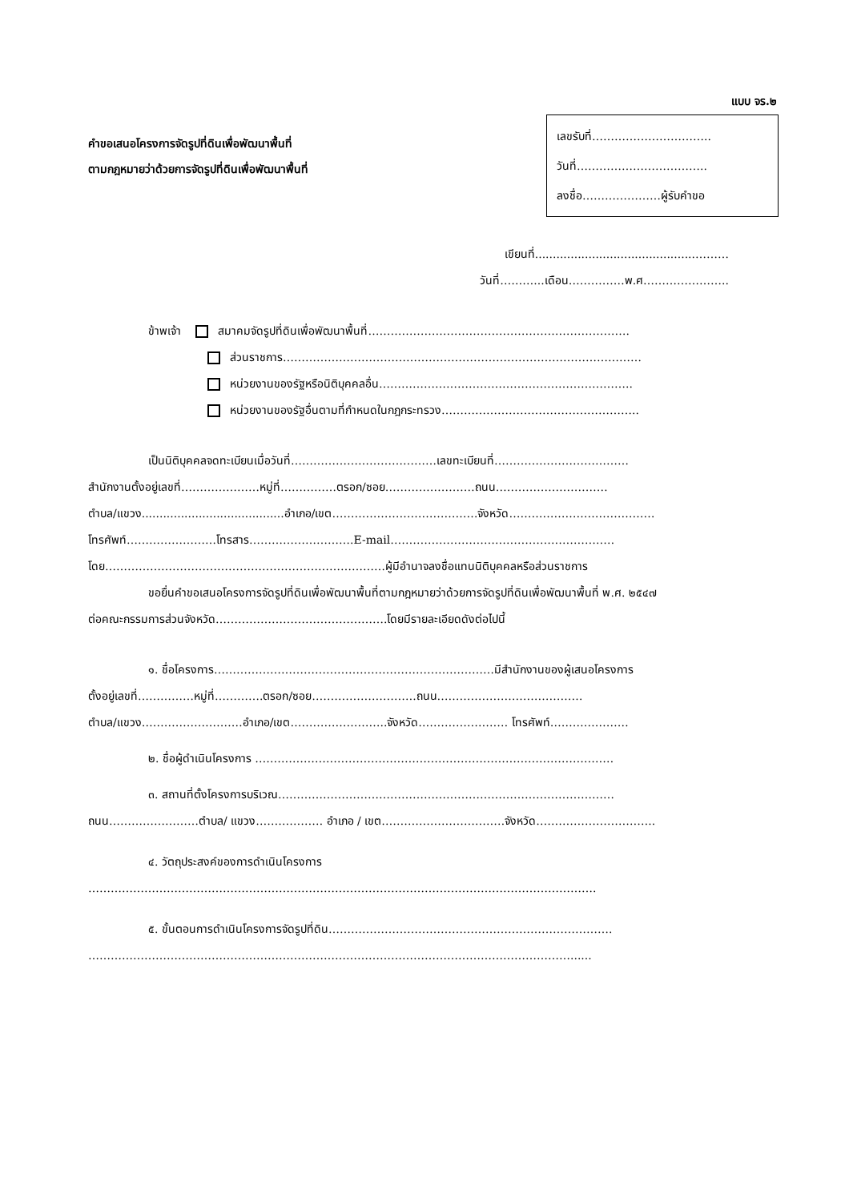แบบ จร.๒
คำขอเสนอโครงการจัดรูปที่ดินเพื่อพัฒนาพื้นที่
ตามกฎหมายว่าด้วยการจัดรูปที่ดินเพื่อพัฒนาพื้นที่
เลขรับที่…………………………..
วันที่……………………………..
ลงชื่อ…………………ผู้รับคำขอ
เขียนที่.............................................………
วันที่………...เดือน……………พ.ศ…………………..
ข้าพเจ้า สมาคมจัดรูปที่ดินเพื่อพัฒนาพื้นที่…………………………………………………………….
ส่วนราชการ……………………………………………………………………………………
หน่วยงานของรัฐหรือนิติบุคคลอื่น…………………………………………………………..
หน่วยงานของรัฐอื่นตามที่กำหนดในกฎกระทรวง……………………………………………..
เป็นนิติบุคคลจดทะเบียนเมื่อวันที่…………………………………เลขทะเบียนที่………………………………
สำนักงานตั้งอยู่เลขที่…………………หมู่ที่……………ตรอก/ซอย……………………ถนน…………………………
ตำบล/แขวง........................................อำเภอ/เขต…………………………………จังหวัด…………………………………
โทรศัพท์……………………โทรสาร……………………….E-mail……………………………………………………
โดย…………………………………………………………………ผู้มีอำนาจลงชื่อแทนนิติบุคคลหรือส่วนราชการ
ขอยื่นคำขอเสนอโครงการจัดรูปที่ดินเพื่อพัฒนาพื้นที่ตามกฎหมายว่าด้วยการจัดรูปที่ดินเพื่อพัฒนาพื้นที่ พ.ศ. ๒๕๔๗
ต่อคณะกรรมการส่วนจังหวัด……………………………………….โดยมีรายละเอียดดังต่อไปนี้
๑. ชื่อโครงการ…………………………………………………………………มีสำนักงานของผู้เสนอโครงการ
ตั้งอยู่เลขที่……………หมู่ที่………….ตรอก/ซอย……………………….ถนน…………………………………
ตำบล/แขวง………………………อำเภอ/เขต……………………..จังหวัด…………………… โทรศัพท์…………………
๒. ชื่อผู้ดำเนินโครงการ ……………………………………………………………………………………
๓. สถานที่ตั้งโครงการบริเวณ………………………………………………………………………………
ถนน……………………ตำบล/ แขวง……………… อำเภอ / เขต……………………………จังหวัด…………………………..
๔. วัตถุประสงค์ของการดำเนินโครงการ
……………………………………………………………………………………………………………………….
๕. ขั้นตอนการดำเนินโครงการจัดรูปที่ดิน………………………………………………………………….
…………………………………………………………………………………………………………………......